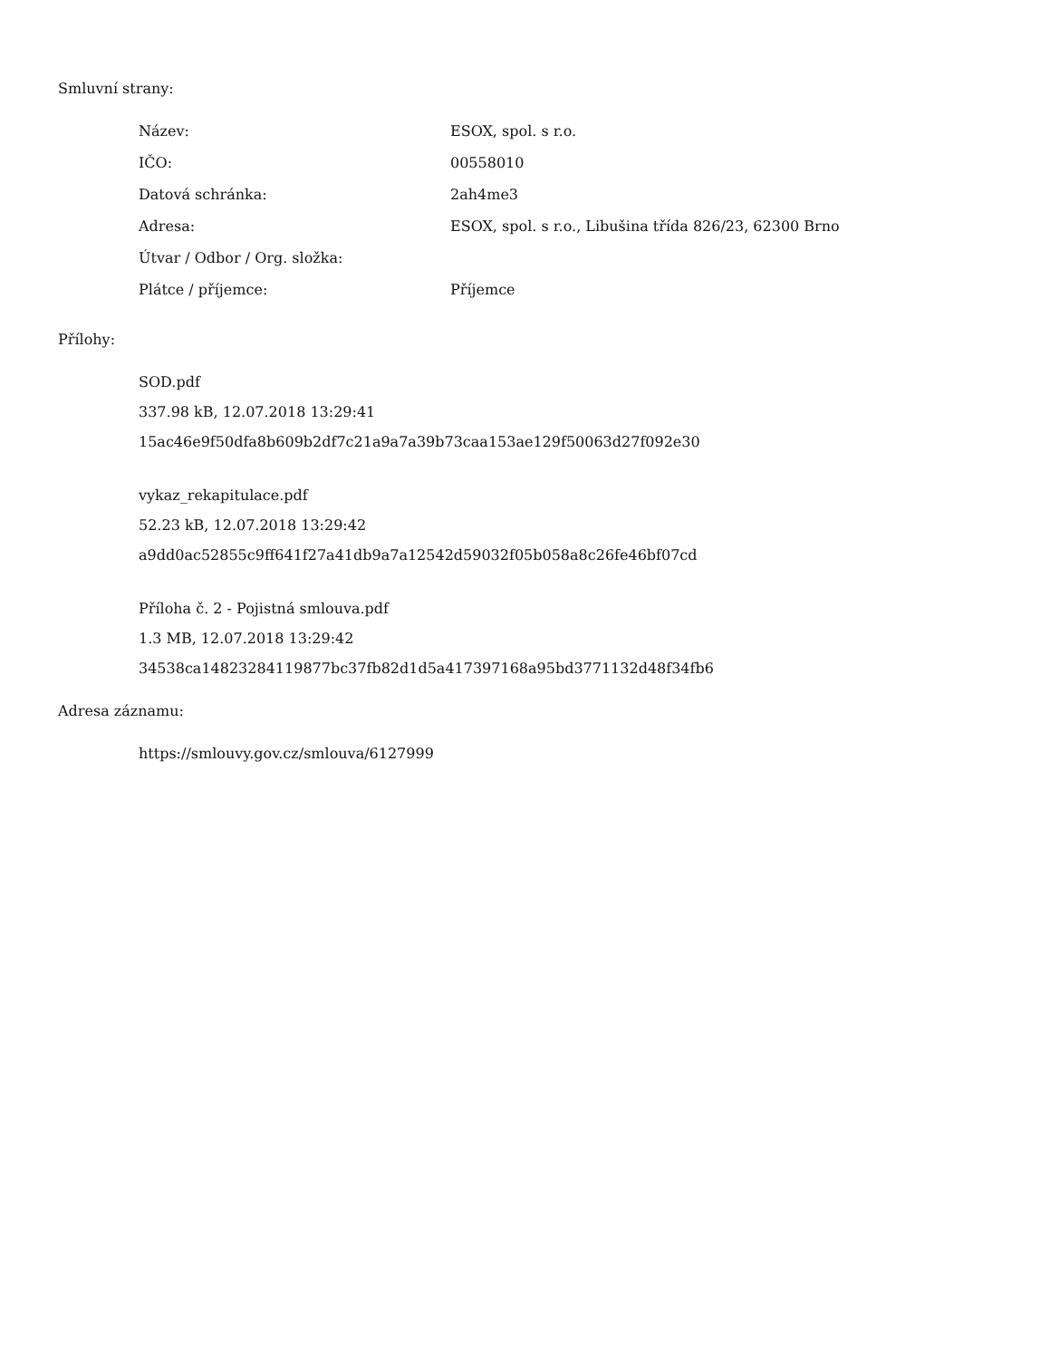Smluvní strany:
| Název: | ESOX, spol. s r.o. |
| IČO: | 00558010 |
| Datová schránka: | 2ah4me3 |
| Adresa: | ESOX, spol. s r.o., Libušina třída 826/23, 62300 Brno |
| Útvar / Odbor / Org. složka: | |
| Plátce / příjemce: | Příjemce |
Přílohy:
SOD.pdf
337.98 kB, 12.07.2018 13:29:41
15ac46e9f50dfa8b609b2df7c21a9a7a39b73caa153ae129f50063d27f092e30
vykaz_rekapitulace.pdf
52.23 kB, 12.07.2018 13:29:42
a9dd0ac52855c9ff641f27a41db9a7a12542d59032f05b058a8c26fe46bf07cd
Příloha č. 2 - Pojistná smlouva.pdf
1.3 MB, 12.07.2018 13:29:42
34538ca14823284119877bc37fb82d1d5a417397168a95bd3771132d48f34fb6
Adresa záznamu:
https://smlouvy.gov.cz/smlouva/6127999